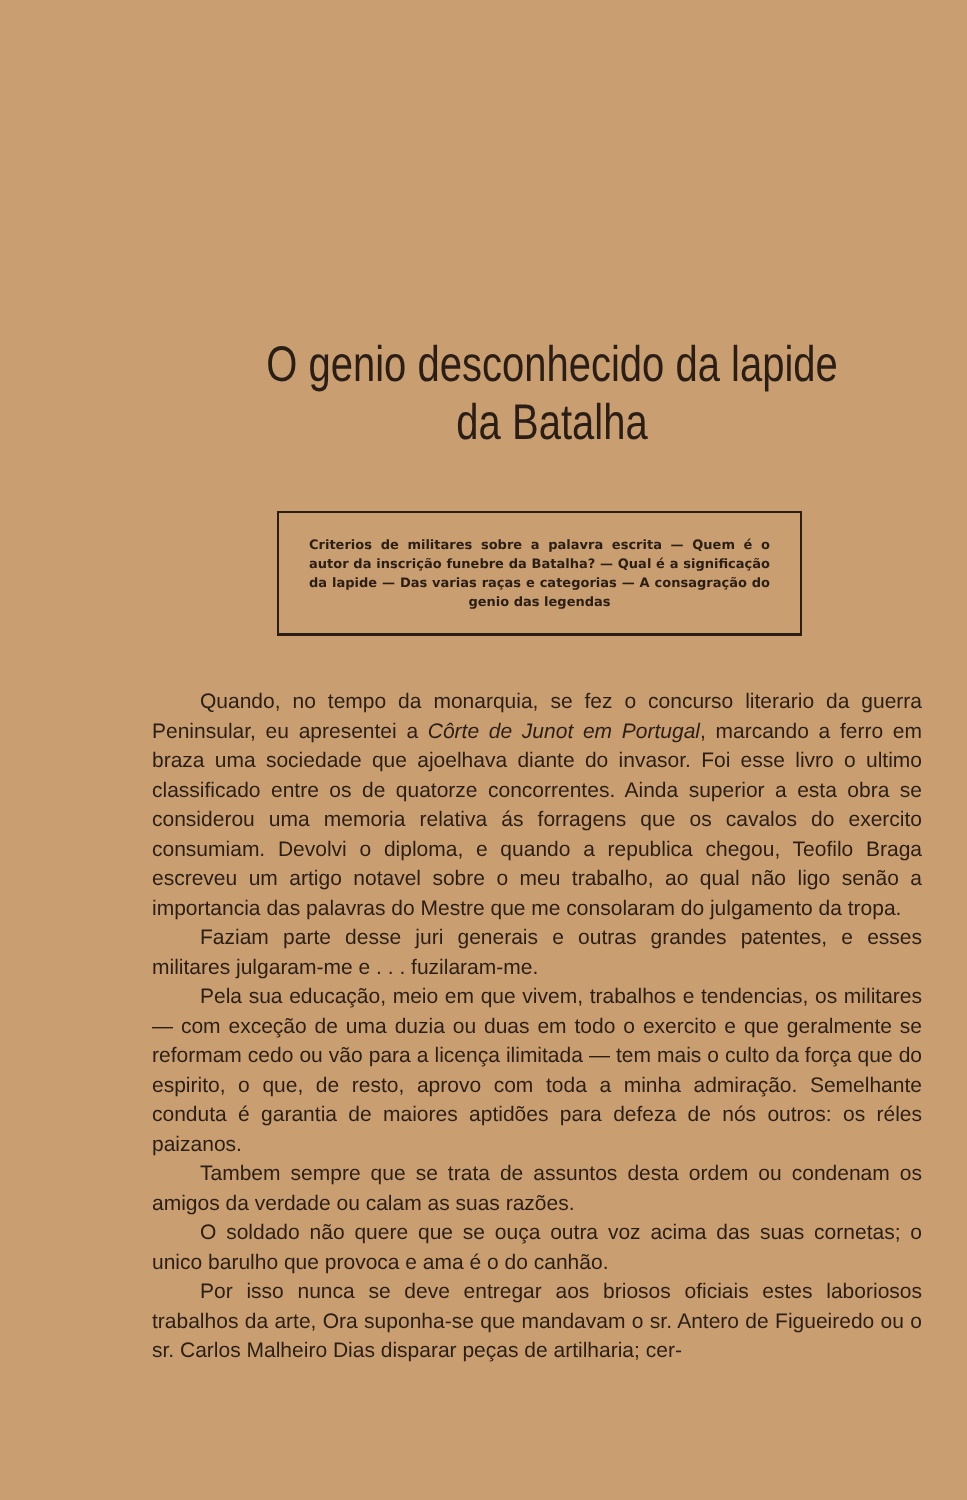O genio desconhecido da lapide da Batalha
Criterios de militares sobre a palavra escrita — Quem é o autor da inscrição funebre da Batalha? — Qual é a significação da lapide — Das varias raças e categorias — A consagração do genio das legendas
Quando, no tempo da monarquia, se fez o concurso literario da guerra Peninsular, eu apresentei a Côrte de Junot em Portugal, marcando a ferro em braza uma sociedade que ajoelhava diante do invasor. Foi esse livro o ultimo classificado entre os de quatorze concorrentes. Ainda superior a esta obra se considerou uma memoria relativa ás forragens que os cavalos do exercito consumiam. Devolvi o diploma, e quando a republica chegou, Teofilo Braga escreveu um artigo notavel sobre o meu trabalho, ao qual não ligo senão a importancia das palavras do Mestre que me consolaram do julgamento da tropa.
Faziam parte desse juri generais e outras grandes patentes, e esses militares julgaram-me e . . . fuzilaram-me.
Pela sua educação, meio em que vivem, trabalhos e tendencias, os militares — com exceção de uma duzia ou duas em todo o exercito e que geralmente se reformam cedo ou vão para a licença ilimitada — tem mais o culto da força que do espirito, o que, de resto, aprovo com toda a minha admiração. Semelhante conduta é garantia de maiores aptidões para defeza de nós outros: os réles paizanos.
Tambem sempre que se trata de assuntos desta ordem ou condenam os amigos da verdade ou calam as suas razões.
O soldado não quere que se ouça outra voz acima das suas cornetas; o unico barulho que provoca e ama é o do canhão.
Por isso nunca se deve entregar aos briosos oficiais estes laboriosos trabalhos da arte, Ora suponha-se que mandavam o sr. Antero de Figueiredo ou o sr. Carlos Malheiro Dias disparar peças de artilharia; cer-